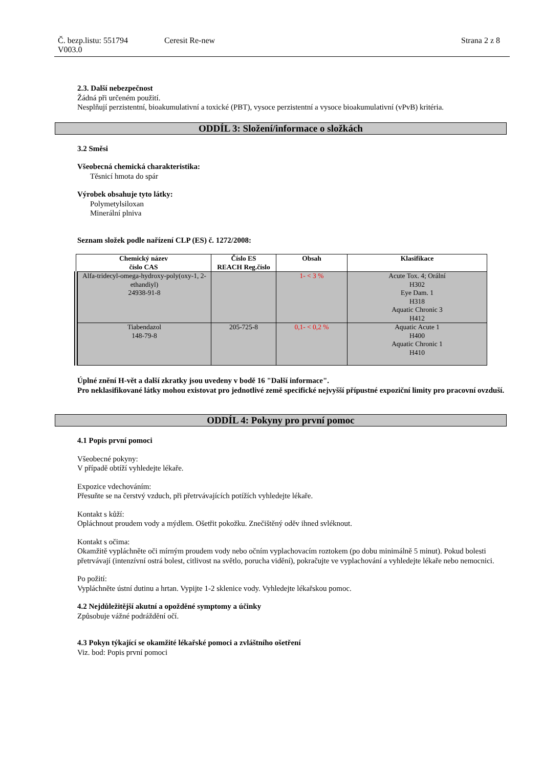Č. bezp.listu: 551794
V003.0
Ceresit Re-new Strana 2 z 8
2.3. Další nebezpečnost
Žádná při určeném použití.
Nesplňují perzistentní, bioakumulativní a toxické (PBT), vysoce perzistentní a vysoce bioakumulativní (vPvB) kritéria.
ODDÍL 3: Složení/informace o složkách
3.2 Směsi
Všeobecná chemická charakteristika:
Těsnicí hmota do spár
Výrobek obsahuje tyto látky:
Polymetylsiloxan
Minerální plniva
Seznam složek podle nařízení CLP (ES) č. 1272/2008:
| Chemický název číslo CAS | Číslo ES REACH Reg.číslo | Obsah | Klasifikace |
| --- | --- | --- | --- |
| Alfa-tridecyl-omega-hydroxy-poly(oxy-1, 2-ethandiyl) 24938-91-8 | | 1- < 3 % | Acute Tox. 4; Orální H302 Eye Dam. 1 H318 Aquatic Chronic 3 H412 |
| Tiabendazol 148-79-8 | 205-725-8 | 0,1- < 0,2 % | Aquatic Acute 1 H400 Aquatic Chronic 1 H410 |
Úplné znění H-vět a další zkratky jsou uvedeny v bodě 16 "Další informace".
Pro neklasifikované látky mohou existovat pro jednotlivé země specifické nejvyšší přípustné expoziční limity pro pracovní ovzduší.
ODDÍL 4: Pokyny pro první pomoc
4.1 Popis první pomoci
Všeobecné pokyny:
V případě obtíží vyhledejte lékaře.
Expozice vdechováním:
Přesuňte se na čerstvý vzduch, při přetrvávajících potížích vyhledejte lékaře.
Kontakt s kůží:
Opláchnout proudem vody a mýdlem. Ošetřit pokožku. Znečištěný oděv ihned svléknout.
Kontakt s očima:
Okamžitě vypláchněte oči mírným proudem vody nebo očním vyplachovacím roztokem (po dobu minimálně 5 minut). Pokud bolesti přetrvávají (intenzívní ostrá bolest, citlivost na světlo, porucha vidění), pokračujte ve vyplachování a vyhledejte lékaře nebo nemocnici.
Po požití:
Vypláchněte ústní dutinu a hrtan. Vypijte 1-2 sklenice vody. Vyhledejte lékařskou pomoc.
4.2 Nejdůležitější akutní a opožděné symptomy a účinky
Způsobuje vážné podráždění očí.
4.3 Pokyn týkající se okamžité lékařské pomoci a zvláštního ošetření
Viz. bod: Popis první pomoci